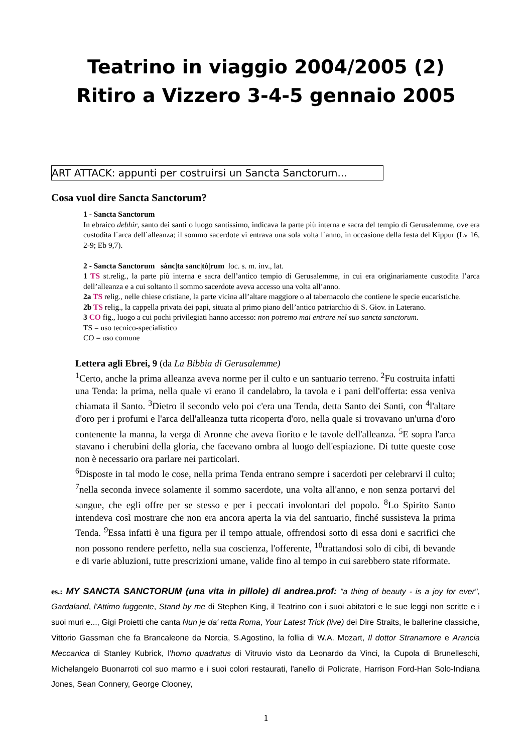Teatrino in viaggio 2004/2005 (2)
Ritiro a Vizzero 3-4-5 gennaio 2005
ART ATTACK: appunti per costruirsi un Sancta Sanctorum...
Cosa vuol dire Sancta Sanctorum?
1 - Sancta Sanctorum
In ebraico debhir, santo dei santi o luogo santissimo, indicava la parte più interna e sacra del tempio di Gerusalemme, ove era custodita l´arca dell´alleanza; il sommo sacerdote vi entrava una sola volta l´anno, in occasione della festa del Kippur (Lv 16, 2-9; Eb 9,7).
2 - Sancta Sanctorum sànc|ta sanc|tò|rum loc. s. m. inv., lat.
1 TS st.relig., la parte più interna e sacra dell’antico tempio di Gerusalemme, in cui era originariamente custodita l’arca dell’alleanza e a cui soltanto il sommo sacerdote aveva accesso una volta all’anno.
2a TS relig., nelle chiese cristiane, la parte vicina all’altare maggiore o al tabernacolo che contiene le specie eucaristiche.
2b TS relig., la cappella privata dei papi, situata al primo piano dell’antico patriarchio di S. Giov. in Laterano.
3 CO fig., luogo a cui pochi privilegiati hanno accesso: non potremo mai entrare nel suo sancta sanctorum.
TS = uso tecnico-specialistico
CO = uso comune
Lettera agli Ebrei, 9 (da La Bibbia di Gerusalemme)
<sup>1</sup> Certo, anche la prima alleanza aveva norme per il culto e un santuario terreno. <sup>2</sup>Fu costruita infatti una Tenda: la prima, nella quale vi erano il candelabro, la tavola e i pani dell'offerta: essa veniva chiamata il Santo. <sup>3</sup>Dietro il secondo velo poi c'era una Tenda, detta Santo dei Santi, con <sup>4</sup>l'altare d'oro per i profumi e l'arca dell'alleanza tutta ricoperta d'oro, nella quale si trovavano un'urna d'oro contenente la manna, la verga di Aronne che aveva fiorito e le tavole dell'alleanza. <sup>5</sup>E sopra l'arca stavano i cherubini della gloria, che facevano ombra al luogo dell'espiazione. Di tutte queste cose non è necessario ora parlare nei particolari.
<sup>6</sup> Disposte in tal modo le cose, nella prima Tenda entrano sempre i sacerdoti per celebrarvi il culto; <sup>7</sup>nella seconda invece solamente il sommo sacerdote, una volta all'anno, e non senza portarvi del sangue, che egli offre per se stesso e per i peccati involontari del popolo. <sup>8</sup>Lo Spirito Santo intendeva così mostrare che non era ancora aperta la via del santuario, finché sussisteva la prima Tenda. <sup>9</sup>Essa infatti è una figura per il tempo attuale, offrendosi sotto di essa doni e sacrifici che non possono rendere perfetto, nella sua coscienza, l'offerente, <sup>10</sup>trattandosi solo di cibi, di bevande e di varie abluzioni, tutte prescrizioni umane, valide fino al tempo in cui sarebbero state riformate.
es.: MY SANCTA SANCTORUM (una vita in pillole) di andrea.prof: "a thing of beauty - is a joy for ever", Gardaland, l'Attimo fuggente, Stand by me di Stephen King, il Teatrino con i suoi abitatori e le sue leggi non scritte e i suoi muri e..., Gigi Proietti che canta Nun je da' retta Roma, Your Latest Trick (live) dei Dire Straits, le ballerine classiche, Vittorio Gassman che fa Brancaleone da Norcia, S.Agostino, la follia di W.A. Mozart, Il dottor Stranamore e Arancia Meccanica di Stanley Kubrick, l'homo quadratus di Vitruvio visto da Leonardo da Vinci, la Cupola di Brunelleschi, Michelangelo Buonarroti col suo marmo e i suoi colori restaurati, l'anello di Policrate, Harrison Ford-Han Solo-Indiana Jones, Sean Connery, George Clooney,
1